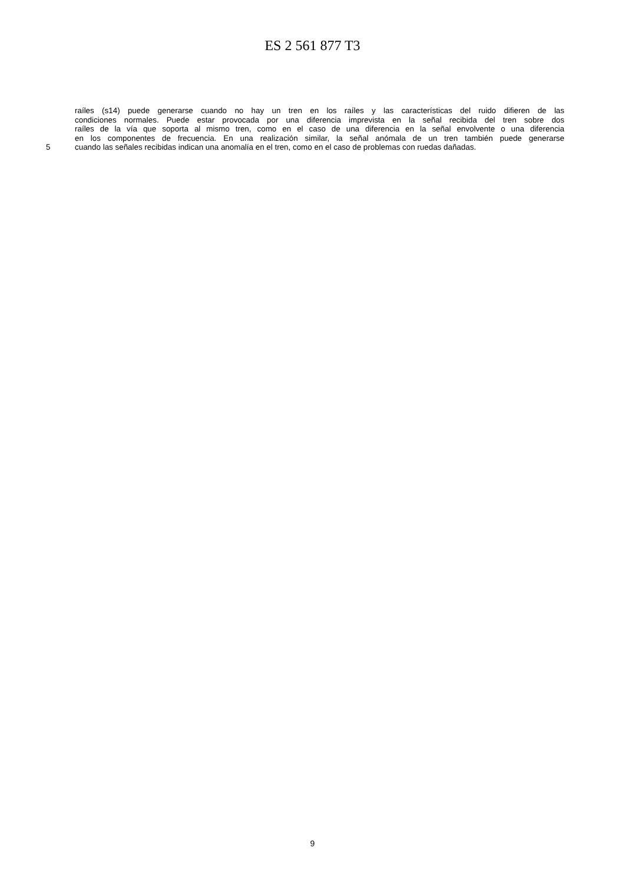ES 2 561 877 T3
raíles (s14) puede generarse cuando no hay un tren en los raíles y las características del ruido difieren de las
condiciones normales. Puede estar provocada por una diferencia imprevista en la señal recibida del tren sobre dos
raíles de la vía que soporta al mismo tren, como en el caso de una diferencia en la señal envolvente o una diferencia
en los componentes de frecuencia. En una realización similar, la señal anómala de un tren también puede generarse
5 cuando las señales recibidas indican una anomalía en el tren, como en el caso de problemas con ruedas dañadas.
9